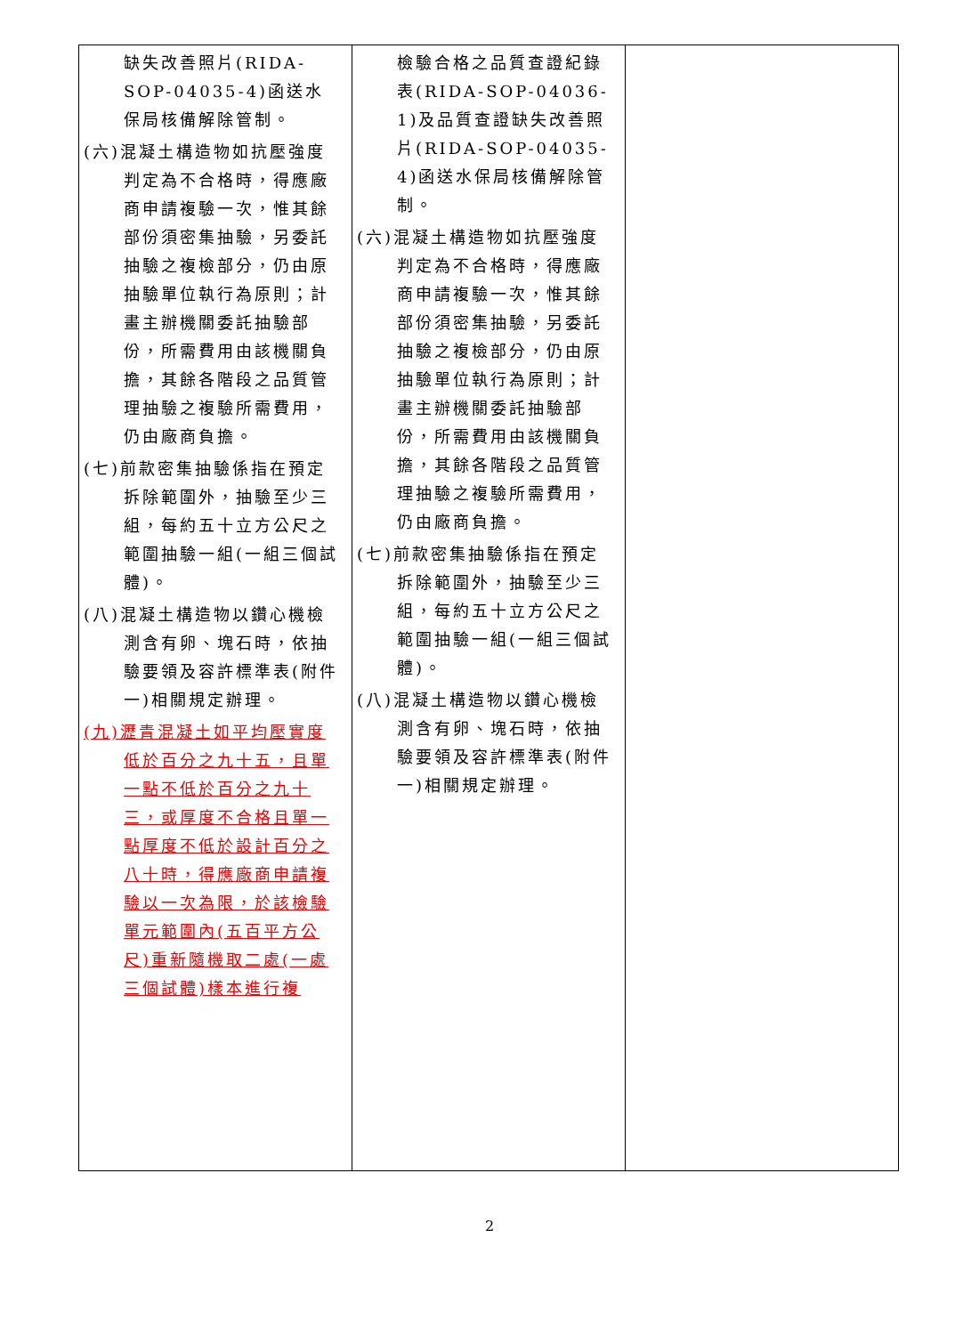| 缺失改善照片(RIDA-SOP-04035-4)函送水保局核備解除管制。 (六)混凝土構造物如抗壓強度判定為不合格時，得應廠商申請複驗一次，惟其餘部份須密集抽驗，另委託抽驗之複檢部分，仍由原抽驗單位執行為原則；計畫主辦機關委託抽驗部份，所需費用由該機關負擔，其餘各階段之品質管理抽驗之複驗所需費用，仍由廠商負擔。 (七)前款密集抽驗係指在預定拆除範圍外，抽驗至少三組，每約五十立方公尺之範圍抽驗一組(一組三個試體)。 (八)混凝土構造物以鑽心機檢測含有卵、塊石時，依抽驗要領及容許標準表(附件一)相關規定辦理。 (九)瀝青混凝土如平均壓實度低於百分之九十五，且單一點不低於百分之九十三，或厚度不合格且單一點厚度不低於設計百分之八十時，得應廠商申請複驗以一次為限，於該檢驗單元範圍內(五百平方公尺)重新隨機取二處(一處三個試體)樣本進行複 | 檢驗合格之品質查證紀錄表(RIDA-SOP-04036-1)及品質查證缺失改善照片(RIDA-SOP-04035-4)函送水保局核備解除管制。 (六)混凝土構造物如抗壓強度判定為不合格時，得應廠商申請複驗一次，惟其餘部份須密集抽驗，另委託抽驗之複檢部分，仍由原抽驗單位執行為原則；計畫主辦機關委託抽驗部份，所需費用由該機關負擔，其餘各階段之品質管理抽驗之複驗所需費用，仍由廠商負擔。 (七)前款密集抽驗係指在預定拆除範圍外，抽驗至少三組，每約五十立方公尺之範圍抽驗一組(一組三個試體)。 (八)混凝土構造物以鑽心機檢測含有卵、塊石時，依抽驗要領及容許標準表(附件一)相關規定辦理。 | |
2